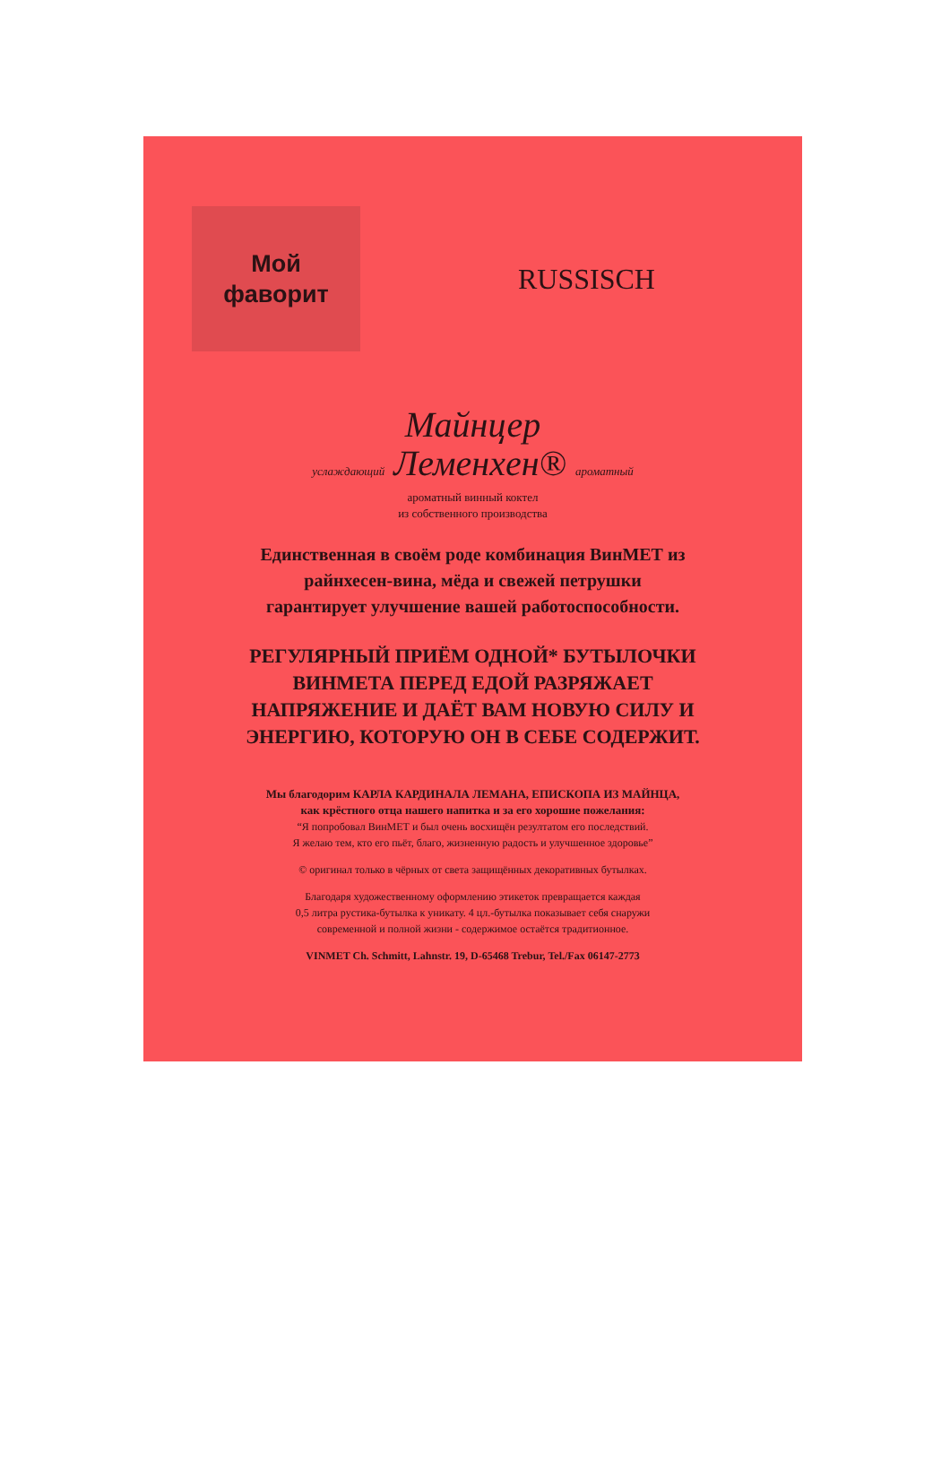Мой
фаворит
RUSSISCH
Майнцер
услаждающий Леменхен® ароматный
ароматный винный коктел
из собственного производства
Единственная в своём роде комбинация ВинМЕТ из
райнхесен-вина, мёда и свежей петрушки
гарантирует улучшение вашей работоспособности.
РЕГУЛЯРНЫЙ ПРИЁМ ОДНОЙ* БУТЫЛОЧКИ
ВИНМЕТА ПЕРЕД ЕДОЙ РАЗРЯЖАЕТ
НАПРЯЖЕНИЕ И ДАЁТ ВАМ НОВУЮ СИЛУ И
ЭНЕРГИЮ, КОТОРУЮ ОН В СЕБЕ СОДЕРЖИТ.
Мы благодорим КАРЛА КАРДИНАЛА ЛЕМАНА, ЕПИСКОПА ИЗ МАЙНЦА,
как крёстного отца нашего напитка и за его хорошие пожелания:
“Я попробовал ВинМЕТ и был очень восхищён резултатом его последствий.
Я желаю тем, кто его пьёт, благо, жизненную радость и улучшенное здоровье”
© оригинал только в чёрных от света защищённых декоративных бутылках.
Благодаря художественному оформлению этикеток превращается каждая
0,5 литра рустика-бутылка к уникату. 4 цл.-бутылка показывает себя снаружи
современной и полной жизни - содержимое остаётся традитионное.
VINMET Ch. Schmitt, Lahnstr. 19, D-65468 Trebur, Tel./Fax 06147-2773